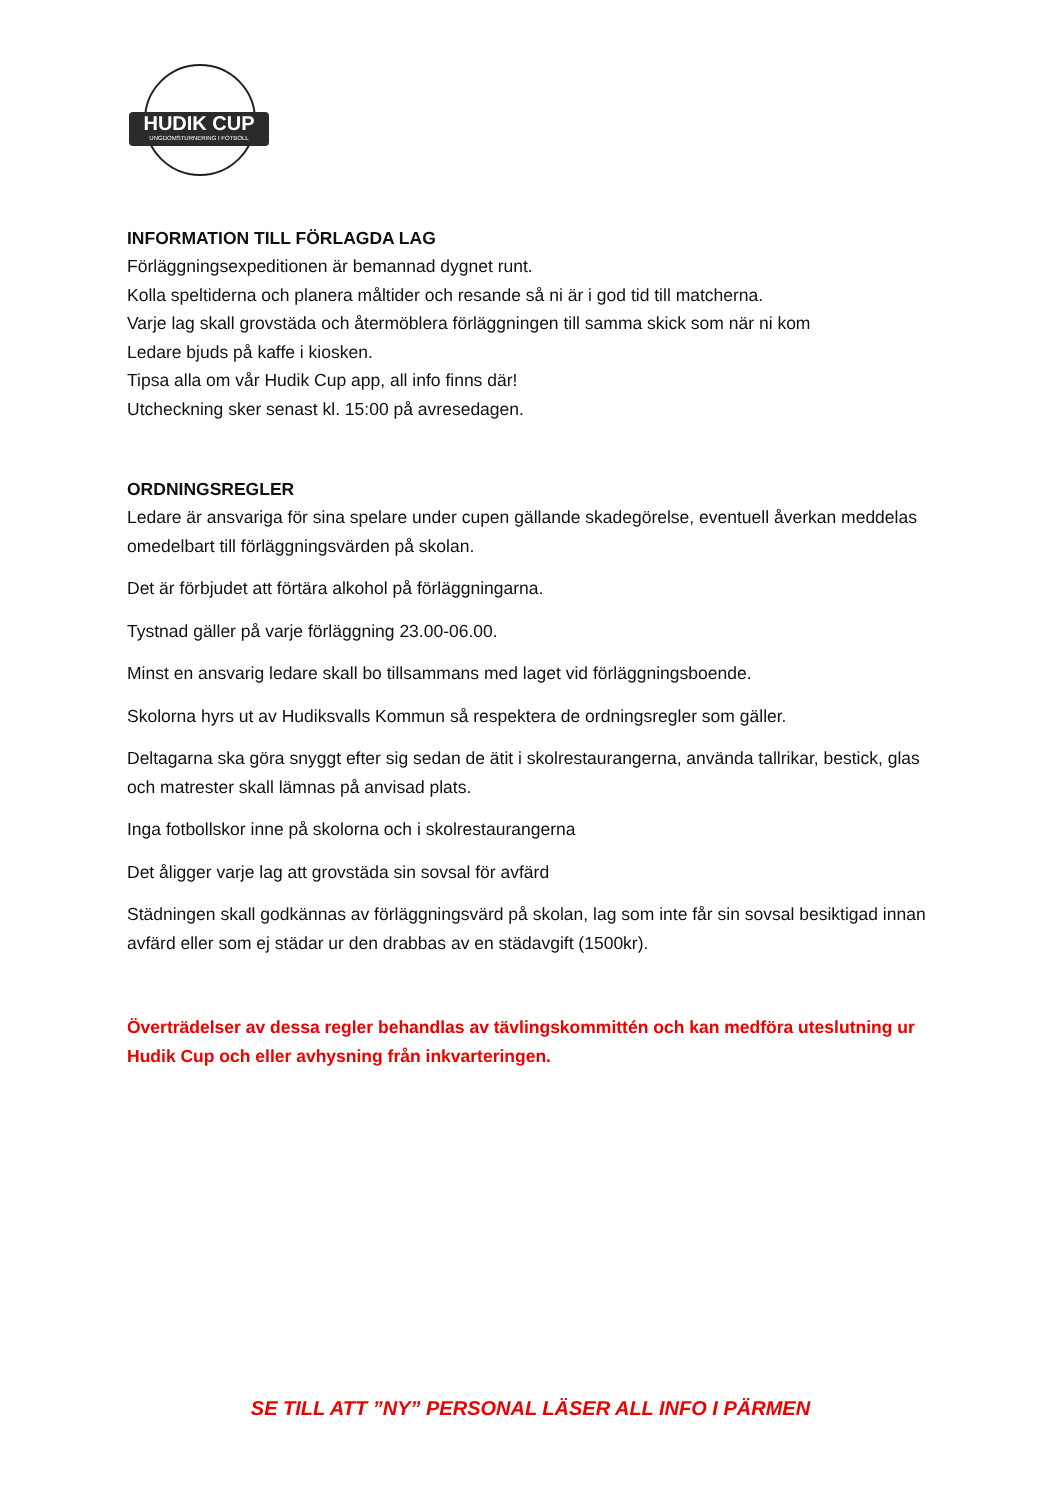HUDIK CUP
UNGDOMSTURNERING I FOTBOLL
INFORMATION TILL FÖRLAGDA LAG
Förläggningsexpeditionen är bemannad dygnet runt.
Kolla speltiderna och planera måltider och resande så ni är i god tid till matcherna.
Varje lag skall grovstäda och återmöblera förläggningen till samma skick som när ni kom
Ledare bjuds på kaffe i kiosken.
Tipsa alla om vår Hudik Cup app, all info finns där!
Utcheckning sker senast kl. 15:00 på avresedagen.
ORDNINGSREGLER
Ledare är ansvariga för sina spelare under cupen gällande skadegörelse, eventuell åverkan meddelas omedelbart till förläggningsvärden på skolan.
Det är förbjudet att förtära alkohol på förläggningarna.
Tystnad gäller på varje förläggning 23.00-06.00.
Minst en ansvarig ledare skall bo tillsammans med laget vid förläggningsboende.
Skolorna hyrs ut av Hudiksvalls Kommun så respektera de ordningsregler som gäller.
Deltagarna ska göra snyggt efter sig sedan de ätit i skolrestaurangerna, använda tallrikar, bestick, glas och matrester skall lämnas på anvisad plats.
Inga fotbollskor inne på skolorna och i skolrestaurangerna
Det åligger varje lag att grovstäda sin sovsal för avfärd
Städningen skall godkännas av förläggningsvärd på skolan, lag som inte får sin sovsal besiktigad innan avfärd eller som ej städar ur den drabbas av en städavgift (1500kr).
Överträdelser av dessa regler behandlas av tävlingskommittén och kan medföra uteslutning ur Hudik Cup och eller avhysning från inkvarteringen.
SE TILL ATT ”NY” PERSONAL LÄSER ALL INFO I PÄRMEN